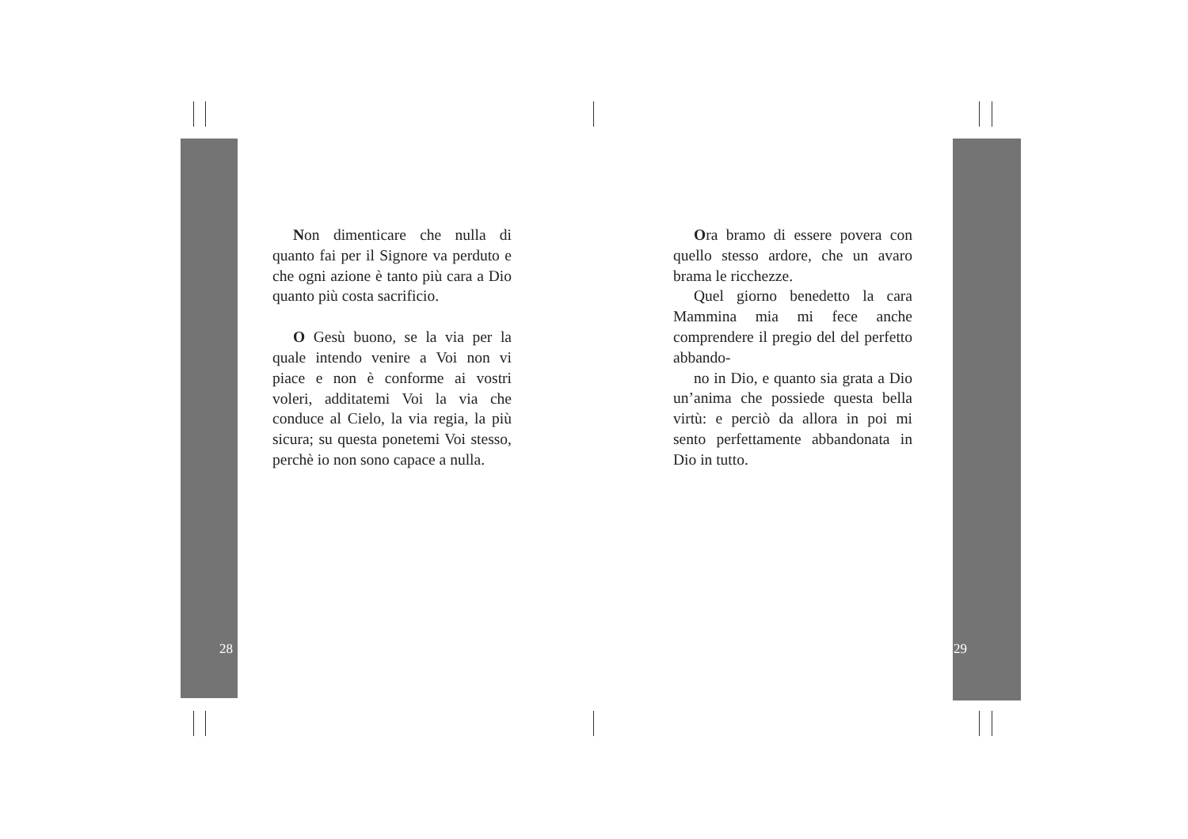Non dimenticare che nulla di quanto fai per il Signore va perduto e che ogni azione è tanto più cara a Dio quanto più costa sacrificio.
O Gesù buono, se la via per la quale intendo venire a Voi non vi piace e non è conforme ai vostri voleri, additatemi Voi la via che conduce al Cielo, la via regia, la più sicura; su questa ponetemi Voi stesso, perchè io non sono capace a nulla.
Ora bramo di essere povera con quello stesso ardore, che un avaro brama le ricchezze.
Quel giorno benedetto la cara Mammina mia mi fece anche comprendere il pregio del del perfetto abbando-
no in Dio, e quanto sia grata a Dio un’anima che possiede questa bella virtù: e perciò da allora in poi mi sento perfettamente abbandonata in Dio in tutto.
28 29